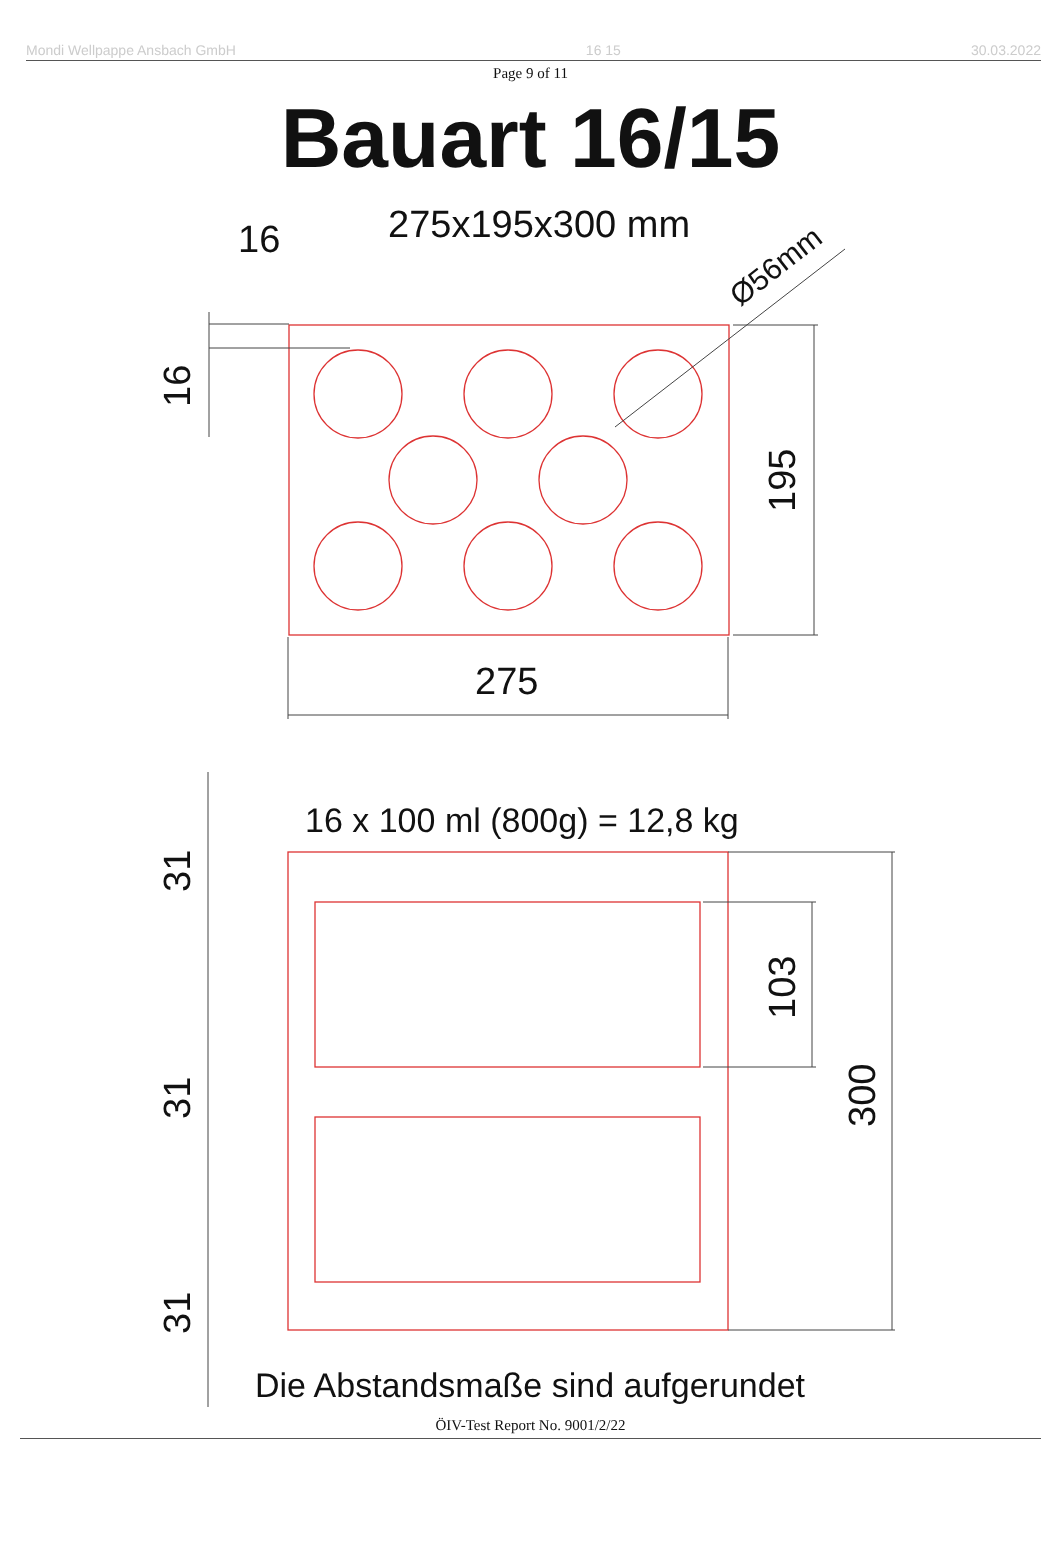Mondi Wellpappe Ansbach GmbH 16 15 30.03.2022
Page 9 of 11
Bauart 16/15
275x195x300 mm
16
275
Ø56mm
16
195
16 x 100 ml (800g) = 12,8 kg
31
31
31
103
300
Die Abstandsmaße sind aufgerundet
ÖIV-Test Report No. 9001/2/22